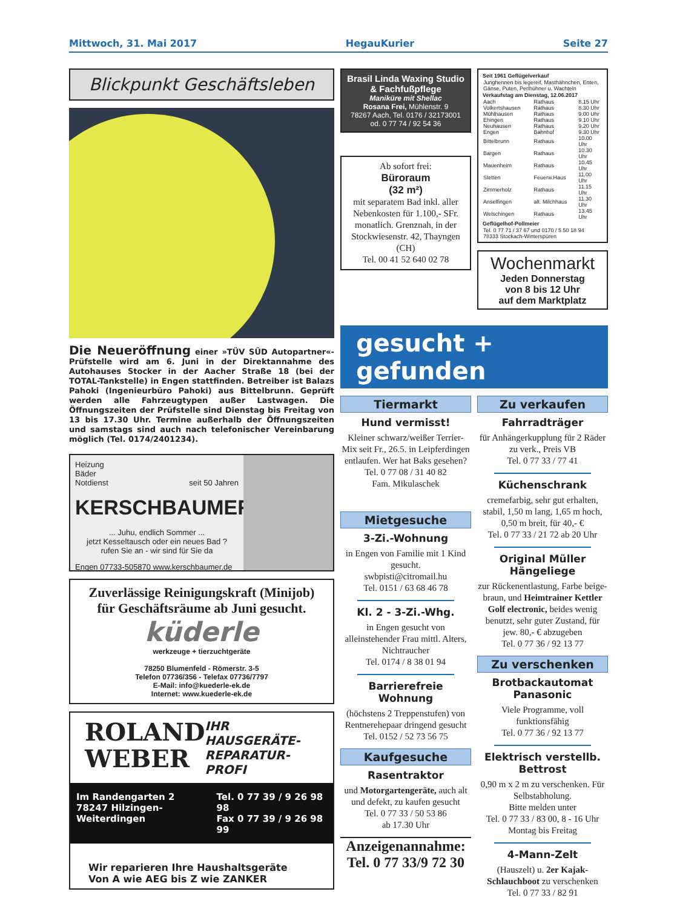Mittwoch, 31. Mai 2017 HegauKurier Seite 27
Blickpunkt Geschäftsleben
Die Neueröffnung einer »TÜV SÜD Autopartner«-Prüfstelle wird am 6. Juni in der Direktannahme des Autohauses Stocker in der Aacher Straße 18 (bei der TOTAL-Tankstelle) in Engen stattfinden. Betreiber ist Balazs Pahoki (Ingenieurbüro Pahoki) aus Bittelbrunn. Geprüft werden alle Fahrzeugtypen außer Lastwagen. Die Öffnungszeiten der Prüfstelle sind Dienstag bis Freitag von 13 bis 17.30 Uhr. Termine außerhalb der Öffnungszeiten und samstags sind auch nach telefonischer Vereinbarung möglich (Tel. 0174/2401234).
Heizung
Bäder
Notdienst seit 50 Jahren
KERSCHBAUMER
... Juhu, endlich Sommer ...
jetzt Kesseltausch oder ein neues Bad ?
rufen Sie an - wir sind für Sie da
Engen 07733-505870 www.kerschbaumer.de
Zuverlässige Reinigungskraft (Minijob)
für Geschäftsräume ab Juni gesucht.
küderle
werkzeuge + tierzuchtgeräte
78250 Blumenfeld - Römerstr. 3-5
Telefon 07736/356 - Telefax 07736/7797
E-Mail: info@kuederle-ek.de
Internet: www.kuederle-ek.de
ROLAND
WEBER
IHR HAUSGERÄTE-
REPARATUR-PROFI
Im Randengarten 2
78247 Hilzingen-Weiterdingen Tel. 0 77 39 / 9 26 98 98
Fax 0 77 39 / 9 26 98 99
Wir reparieren Ihre Haushaltsgeräte
Von A wie AEG bis Z wie ZANKER
Brasil Linda Waxing Studio & Fachfußpflege
Maniküre mit Shellac
Rosana Frei, Mühlenstr. 9
78267 Aach, Tel. 0176 / 32173001
od. 0 77 74 / 92 54 36
Ab sofort frei:
Büroraum
(32 m²)
mit separatem Bad inkl. aller Nebenkosten für 1.100,- SFr. monatlich. Grenznah, in der Stockwiesenstr. 42, Thayngen (CH)
Tel. 00 41 52 640 02 78
| Seit 1961 Geflügelverkauf | | |
| --- | --- | --- |
| Junghennen bis legereif, Masthähnchen, Enten, Gänse, Puten, Perlhühner u. Wachteln | | |
| Verkaufstag am Dienstag, 12.06.2017 | | |
| Aach | Rathaus | 8.15 Uhr |
| Volkertshausen | Rathaus | 8.30 Uhr |
| Mühlhausen | Rathaus | 9.00 Uhr |
| Ehingen | Rathaus | 9.10 Uhr |
| Neuhausen | Rathaus | 9.20 Uhr |
| Engen | Bahnhof | 9.30 Uhr |
| Bittelbrunn | Rathaus | 10.00 Uhr |
| Bargen | Rathaus | 10.30 Uhr |
| Mauenheim | Rathaus | 10.45 Uhr |
| Stetten | Feuerw.Haus | 11.00 Uhr |
| Zimmerholz | Rathaus | 11.15 Uhr |
| Anselfingen | alt. Milchhaus | 11.30 Uhr |
| Welschingen | Rathaus | 13.45 Uhr |
| Geflügelhof-Pollmeier | | |
| Tel. 0 77 71 / 37 67 und 0170 / 5 50 18 94 78333 Stockach-Winterspüren | | |
Wochenmarkt
Jeden Donnerstag
von 8 bis 12 Uhr
auf dem Marktplatz
gesucht + gefunden
Tiermarkt
Hund vermisst!
Kleiner schwarz/weißer Terrier-Mix seit Fr., 26.5. in Leipferdingen entlaufen. Wer hat Baks gesehen?
Tel. 0 77 08 / 31 40 82
Fam. Mikulaschek
Mietgesuche
3-Zi.-Wohnung
in Engen von Familie mit 1 Kind gesucht.
swbpisti@citromail.hu
Tel. 0151 / 63 68 46 78
Kl. 2 - 3-Zi.-Whg.
in Engen gesucht von alleinstehender Frau mittl. Alters, Nichtraucher
Tel. 0174 / 8 38 01 94
Barrierefreie Wohnung
(höchstens 2 Treppenstufen) von Rentnerehepaar dringend gesucht
Tel. 0152 / 52 73 56 75
Kaufgesuche
Rasentraktor
und Motorgartengeräte, auch alt und defekt, zu kaufen gesucht
Tel. 0 77 33 / 50 53 86
ab 17.30 Uhr
Anzeigenannahme:
Tel. 0 77 33/9 72 30
Zu verkaufen
Fahrradträger
für Anhängerkupplung für 2 Räder zu verk., Preis VB
Tel. 0 77 33 / 77 41
Küchenschrank
cremefarbig, sehr gut erhalten, stabil, 1,50 m lang, 1,65 m hoch, 0,50 m breit, für 40,- €
Tel. 0 77 33 / 21 72 ab 20 Uhr
Original Müller Hängeliege
zur Rückenentlastung, Farbe beige-braun, und Heimtrainer Kettler Golf electronic, beides wenig benutzt, sehr guter Zustand, für jew. 80,- € abzugeben
Tel. 0 77 36 / 92 13 77
Zu verschenken
Brotbackautomat Panasonic
Viele Programme, voll funktionsfähig
Tel. 0 77 36 / 92 13 77
Elektrisch verstellb. Bettrost
0,90 m x 2 m zu verschenken. Für Selbstabholung.
Bitte melden unter
Tel. 0 77 33 / 83 00, 8 - 16 Uhr Montag bis Freitag
4-Mann-Zelt
(Hauszelt) u. 2er Kajak-Schlauchboot zu verschenken
Tel. 0 77 33 / 82 91